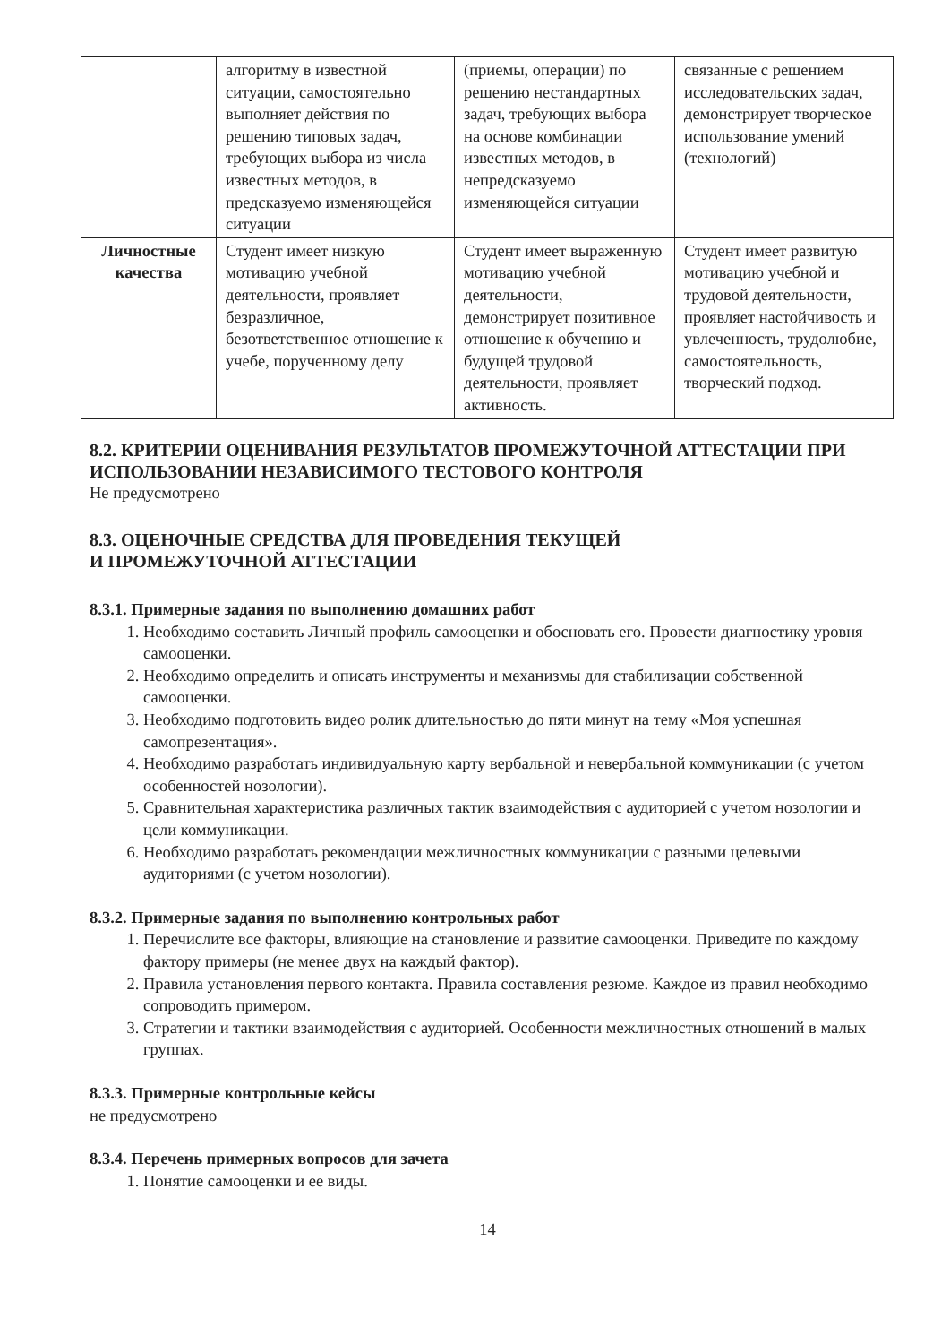| | алгоритму в известной ситуации, самостоятельно выполняет действия по решению типовых задач, требующих выбора из числа известных методов, в предсказуемо изменяющейся ситуации | (приемы, операции) по решению нестандартных задач, требующих выбора на основе комбинации известных методов, в непредсказуемо изменяющейся ситуации | связанные с решением исследовательских задач, демонстрирует творческое использование умений (технологий) |
| Личностные качества | Студент имеет низкую мотивацию учебной деятельности, проявляет безразличное, безответственное отношение к учебе, порученному делу | Студент имеет выраженную мотивацию учебной деятельности, демонстрирует позитивное отношение к обучению и будущей трудовой деятельности, проявляет активность. | Студент имеет развитую мотивацию учебной и трудовой деятельности, проявляет настойчивость и увлеченность, трудолюбие, самостоятельность, творческий подход. |
8.2. КРИТЕРИИ ОЦЕНИВАНИЯ РЕЗУЛЬТАТОВ ПРОМЕЖУТОЧНОЙ АТТЕСТАЦИИ ПРИ ИСПОЛЬЗОВАНИИ НЕЗАВИСИМОГО ТЕСТОВОГО КОНТРОЛЯ
Не предусмотрено
8.3. ОЦЕНОЧНЫЕ СРЕДСТВА ДЛЯ ПРОВЕДЕНИЯ ТЕКУЩЕЙ
И ПРОМЕЖУТОЧНОЙ АТТЕСТАЦИИ
8.3.1. Примерные задания по выполнению домашних работ
1. Необходимо составить Личный профиль самооценки и обосновать его. Провести диагностику уровня самооценки.
2. Необходимо определить и описать инструменты и механизмы для стабилизации собственной самооценки.
3. Необходимо подготовить видео ролик длительностью до пяти минут на тему «Моя успешная самопрезентация».
4. Необходимо разработать индивидуальную карту вербальной и невербальной коммуникации (с учетом особенностей нозологии).
5. Сравнительная характеристика различных тактик взаимодействия с аудиторией с учетом нозологии и цели коммуникации.
6. Необходимо разработать рекомендации межличностных коммуникации с разными целевыми аудиториями (с учетом нозологии).
8.3.2. Примерные задания по выполнению контрольных работ
1. Перечислите все факторы, влияющие на становление и развитие самооценки. Приведите по каждому фактору примеры (не менее двух на каждый фактор).
2. Правила установления первого контакта. Правила составления резюме. Каждое из правил необходимо сопроводить примером.
3. Стратегии и тактики взаимодействия с аудиторией. Особенности межличностных отношений в малых группах.
8.3.3. Примерные контрольные кейсы
не предусмотрено
8.3.4. Перечень примерных вопросов для зачета
1. Понятие самооценки и ее виды.
14